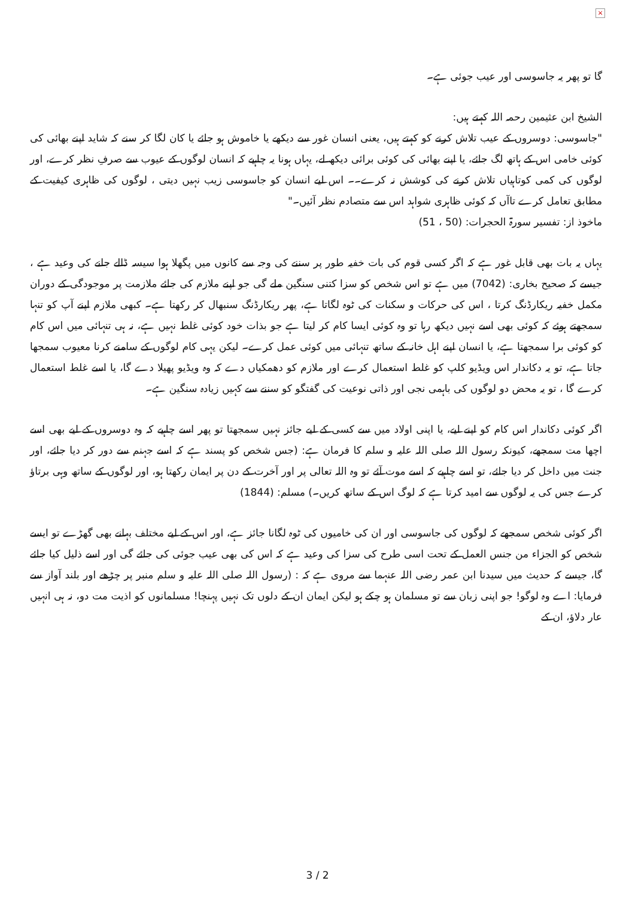×
گا تو پھر یہ جاسوسی اور عیب جوئی ہے۔
الشیخ ابن عثیمین رحمہ اللہ کہتے ہیں:
"جاسوسی: دوسروں کے عیب تلاش کرنے کو کہتے ہیں، یعنی انسان غور سے دیکھے یا خاموش ہو جائے یا کان لگا کر سنے کہ شاید اپنے بھائی کی کوئی خامی اس کے ہاتھ لگ جائے، یا اپنے بھائی کی کوئی برائی دیکھ لے، یہاں ہونا یہ چاہیے کہ انسان لوگوں کے عیوب سے صرفِ نظر کرے، اور لوگوں کی کمی کوتاہیاں تلاش کرنے کی کوشش نہ کرے۔۔ اس لیے انسان کو جاسوسی زیب نہیں دیتی ، لوگوں کی ظاہری کیفیت کے مطابق تعامل کرے تاآں کہ کوئی ظاہری شواہد اس سے متصادم نظر آئیں۔"
ماخوذ از: تفسیر سورۃ الحجرات: (50 ، 51)
یہاں یہ بات بھی قابل غور ہے کہ اگر کسی قوم کی بات خفیہ طور پر سننے کی وجہ سے کانوں میں پگھلا ہوا سیسہ ڈالے جانے کی وعید ہے ، جیسے کہ صحیح بخاری: (7042) میں ہے تو اس شخص کو سزا کتنی سنگین ملے گی جو اپنے ملازم کی جائے ملازمت پر موجودگی کے دوران مکمل خفیہ ریکارڈنگ کرتا ، اس کی حرکات و سکنات کی ٹوہ لگاتا ہے، پھر ریکارڈنگ سنبھال کر رکھتا ہے۔ کبھی ملازم اپنے آپ کو تنہا سمجھتے ہوئے کہ کوئی بھی اسے نہیں دیکھ رہا تو وہ کوئی ایسا کام کر لیتا ہے جو بذات خود کوئی غلط نہیں ہے، نہ ہی تنہائی میں اس کام کو کوئی برا سمجھتا ہے، یا انسان اپنے اہل خانہ کے ساتھ تنہائی میں کوئی عمل کرے۔ لیکن یہی کام لوگوں کے سامنے کرنا معیوب سمجھا جاتا ہے، تو یہ دکاندار اس ویڈیو کلپ کو غلط استعمال کرے اور ملازم کو دھمکیاں دے کہ وہ ویڈیو پھیلا دے گا، یا اسے غلط استعمال کرے گا ، تو یہ محض دو لوگوں کی باہمی نجی اور ذاتی نوعیت کی گفتگو کو سننے سے کہیں زیادہ سنگین ہے۔
اگر کوئی دکاندار اس کام کو اپنے لیے، یا اپنی اولاد میں سے کسی کے لیے جائز نہیں سمجھتا تو پھر اسے چاہیے کہ وہ دوسروں کے لیے بھی اسے اچھا مت سمجھے، کیونکہ رسول اللہ صلی اللہ علیہ و سلم کا فرمان ہے: (جس شخص کو پسند ہے کہ اسے جہنم سے دور کر دیا جائے، اور جنت میں داخل کر دیا جائے، تو اسے چاہیے کہ اسے موت آئے تو وہ اللہ تعالی پر اور آخرت کے دن پر ایمان رکھتا ہو، اور لوگوں کے ساتھ وہی برتاؤ کرے جس کی یہ لوگوں سے امید کرتا ہے کہ لوگ اس کے ساتھ کریں۔) مسلم: (1844)
اگر کوئی شخص سمجھے کہ لوگوں کی جاسوسی اور ان کی خامیوں کی ٹوہ لگانا جائز ہے، اور اس کے لیے مختلف بہانے بھی گھڑے تو ایسے شخص کو الجزاء من جنس العمل کے تحت اسی طرح کی سزا کی وعید ہے کہ اس کی بھی عیب جوئی کی جائے گی اور اسے ذلیل کیا جائے گا، جیسے کہ حدیث میں سیدنا ابن عمر رضی اللہ عنہما سے مروی ہے کہ : (رسول اللہ صلی اللہ علیہ و سلم منبر پر چڑھے اور بلند آواز سے فرمایا: اے وہ لوگو! جو اپنی زبان سے تو مسلمان ہو چکے ہو لیکن ایمان ان کے دلوں تک نہیں پہنچا! مسلمانوں کو اذیت مت دو، نہ ہی انہیں عار دلاؤ، ان کے
3 / 2